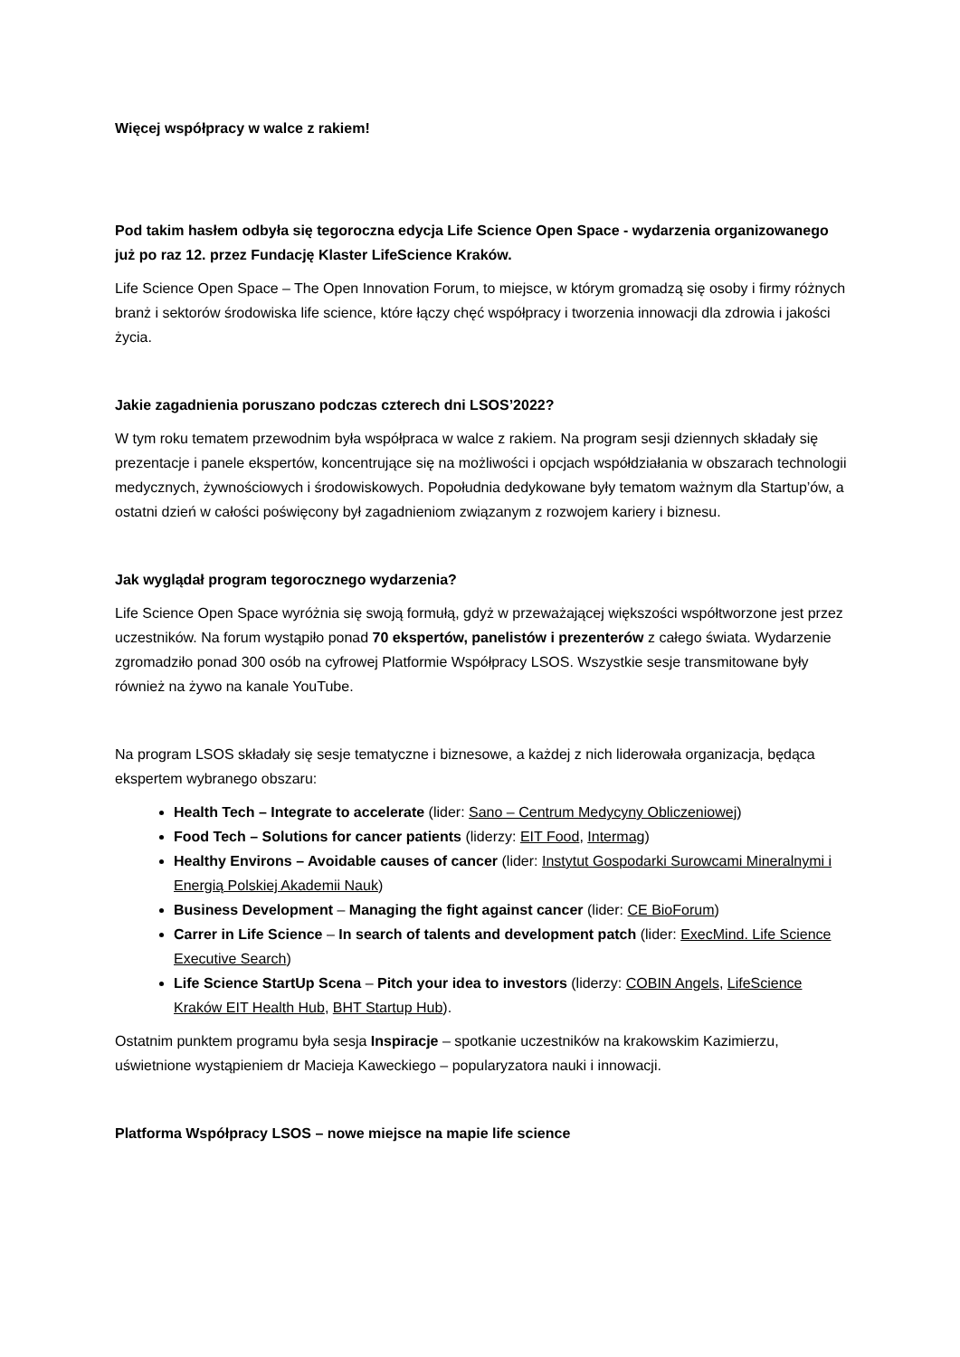Więcej współpracy w walce z rakiem!
Pod takim hasłem odbyła się tegoroczna edycja Life Science Open Space - wydarzenia organizowanego już po raz 12. przez Fundację Klaster LifeScience Kraków.
Life Science Open Space – The Open Innovation Forum, to miejsce, w którym gromadzą się osoby i firmy różnych branż i sektorów środowiska life science, które łączy chęć współpracy i tworzenia innowacji dla zdrowia i jakości życia.
Jakie zagadnienia poruszano podczas czterech dni LSOS’2022?
W tym roku tematem przewodnim była współpraca w walce z rakiem. Na program sesji dziennych składały się prezentacje i panele ekspertów, koncentrujące się na możliwości i opcjach współdziałania w obszarach technologii medycznych, żywnościowych i środowiskowych. Popołudnia dedykowane były tematom ważnym dla Startup’ów, a ostatni dzień w całości poświęcony był zagadnieniom związanym z rozwojem kariery i biznesu.
Jak wyglądał program tegorocznego wydarzenia?
Life Science Open Space wyróżnia się swoją formułą, gdyż w przeważającej większości współtworzone jest przez uczestników. Na forum wystąpiło ponad 70 ekspertów, panelistów i prezenterów z całego świata. Wydarzenie zgromadziło ponad 300 osób na cyfrowej Platformie Współpracy LSOS. Wszystkie sesje transmitowane były również na żywo na kanale YouTube.
Na program LSOS składały się sesje tematyczne i biznesowe, a każdej z nich liderowała organizacja, będąca ekspertem wybranego obszaru:
Health Tech – Integrate to accelerate (lider: Sano – Centrum Medycyny Obliczeniowej)
Food Tech – Solutions for cancer patients (liderzy: EIT Food, Intermag)
Healthy Environs – Avoidable causes of cancer (lider: Instytut Gospodarki Surowcami Mineralnymi i Energią Polskiej Akademii Nauk)
Business Development – Managing the fight against cancer (lider: CE BioForum)
Carrer in Life Science – In search of talents and development patch (lider: ExecMind. Life Science Executive Search)
Life Science StartUp Scena – Pitch your idea to investors (liderzy: COBIN Angels, LifeScience Kraków EIT Health Hub, BHT Startup Hub).
Ostatnim punktem programu była sesja Inspiracje – spotkanie uczestników na krakowskim Kazimierzu, uświetnione wystąpieniem dr Macieja Kaweckiego – popularyzatora nauki i innowacji.
Platforma Współpracy LSOS – nowe miejsce na mapie life science